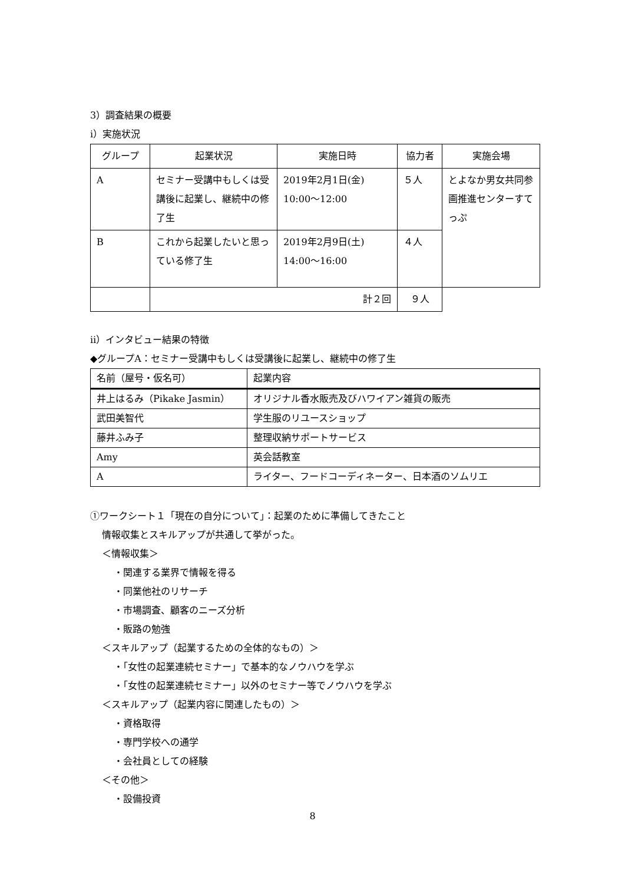3）調査結果の概要
ⅰ）実施状況
| グループ | 起業状況 | 実施日時 | 協力者 | 実施会場 |
| --- | --- | --- | --- | --- |
| A | セミナー受講中もしくは受講後に起業し、継続中の修了生 | 2019年2月1日(金) 10:00～12:00 | ５人 | とよなか男女共同参画推進センターすてっぷ |
| B | これから起業したいと思っている修了生 | 2019年2月9日(土) 14:00～16:00 | ４人 | |
| | 計２回 | | ９人 | |
ⅱ）インタビュー結果の特徴
◆グループA：セミナー受講中もしくは受講後に起業し、継続中の修了生
| 名前（屋号・仮名可） | 起業内容 |
| --- | --- |
| 井上はるみ（Pikake Jasmin） | オリジナル香水販売及びハワイアン雑貨の販売 |
| 武田美智代 | 学生服のリユースショップ |
| 藤井ふみ子 | 整理収納サポートサービス |
| Amy | 英会話教室 |
| A | ライター、フードコーディネーター、日本酒のソムリエ |
①ワークシート１「現在の自分について」：起業のために準備してきたこと
情報収集とスキルアップが共通して挙がった。
＜情報収集＞
・関連する業界で情報を得る
・同業他社のリサーチ
・市場調査、顧客のニーズ分析
・販路の勉強
＜スキルアップ（起業するための全体的なもの）＞
・「女性の起業連続セミナー」で基本的なノウハウを学ぶ
・「女性の起業連続セミナー」以外のセミナー等でノウハウを学ぶ
＜スキルアップ（起業内容に関連したもの）＞
・資格取得
・専門学校への通学
・会社員としての経験
＜その他＞
・設備投資
8